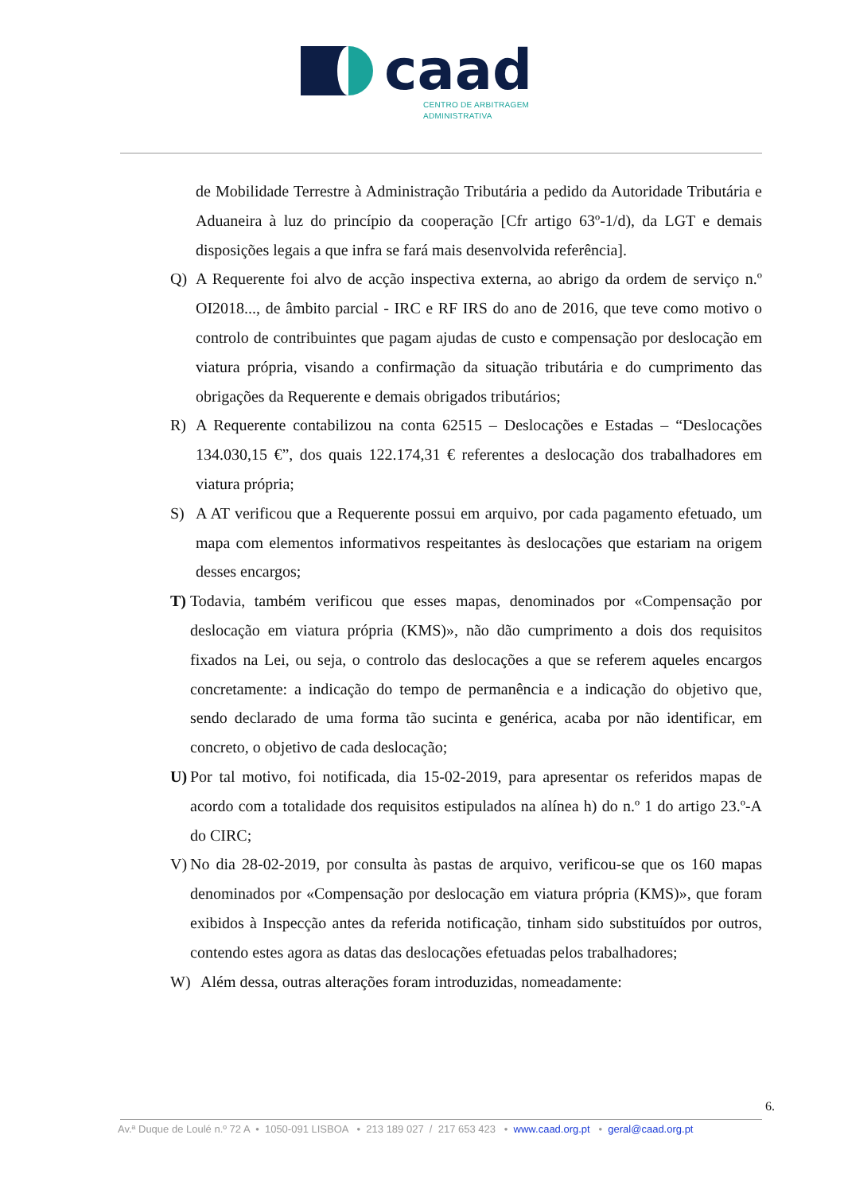caad
CENTRO DE ARBITRAGEM
ADMINISTRATIVA
de Mobilidade Terrestre à Administração Tributária a pedido da Autoridade Tributária e Aduaneira à luz do princípio da cooperação [Cfr artigo 63º-1/d), da LGT e demais disposições legais a que infra se fará mais desenvolvida referência].
Q) A Requerente foi alvo de acção inspectiva externa, ao abrigo da ordem de serviço n.º OI2018..., de âmbito parcial - IRC e RF IRS do ano de 2016, que teve como motivo o controlo de contribuintes que pagam ajudas de custo e compensação por deslocação em viatura própria, visando a confirmação da situação tributária e do cumprimento das obrigações da Requerente e demais obrigados tributários;
R) A Requerente contabilizou na conta 62515 – Deslocações e Estadas – “Deslocações 134.030,15 €”, dos quais 122.174,31 € referentes a deslocação dos trabalhadores em viatura própria;
S) A AT verificou que a Requerente possui em arquivo, por cada pagamento efetuado, um mapa com elementos informativos respeitantes às deslocações que estariam na origem desses encargos;
T) Todavia, também verificou que esses mapas, denominados por «Compensação por deslocação em viatura própria (KMS)», não dão cumprimento a dois dos requisitos fixados na Lei, ou seja, o controlo das deslocações a que se referem aqueles encargos concretamente: a indicação do tempo de permanência e a indicação do objetivo que, sendo declarado de uma forma tão sucinta e genérica, acaba por não identificar, em concreto, o objetivo de cada deslocação;
U) Por tal motivo, foi notificada, dia 15-02-2019, para apresentar os referidos mapas de acordo com a totalidade dos requisitos estipulados na alínea h) do n.º 1 do artigo 23.º-A do CIRC;
V) No dia 28-02-2019, por consulta às pastas de arquivo, verificou-se que os 160 mapas denominados por «Compensação por deslocação em viatura própria (KMS)», que foram exibidos à Inspecção antes da referida notificação, tinham sido substituídos por outros, contendo estes agora as datas das deslocações efetuadas pelos trabalhadores;
W) Além dessa, outras alterações foram introduzidas, nomeadamente:
6.
Av.ª Duque de Loulé n.º 72 A • 1050-091 LISBOA • 213 189 027 / 217 653 423 • www.caad.org.pt • geral@caad.org.pt